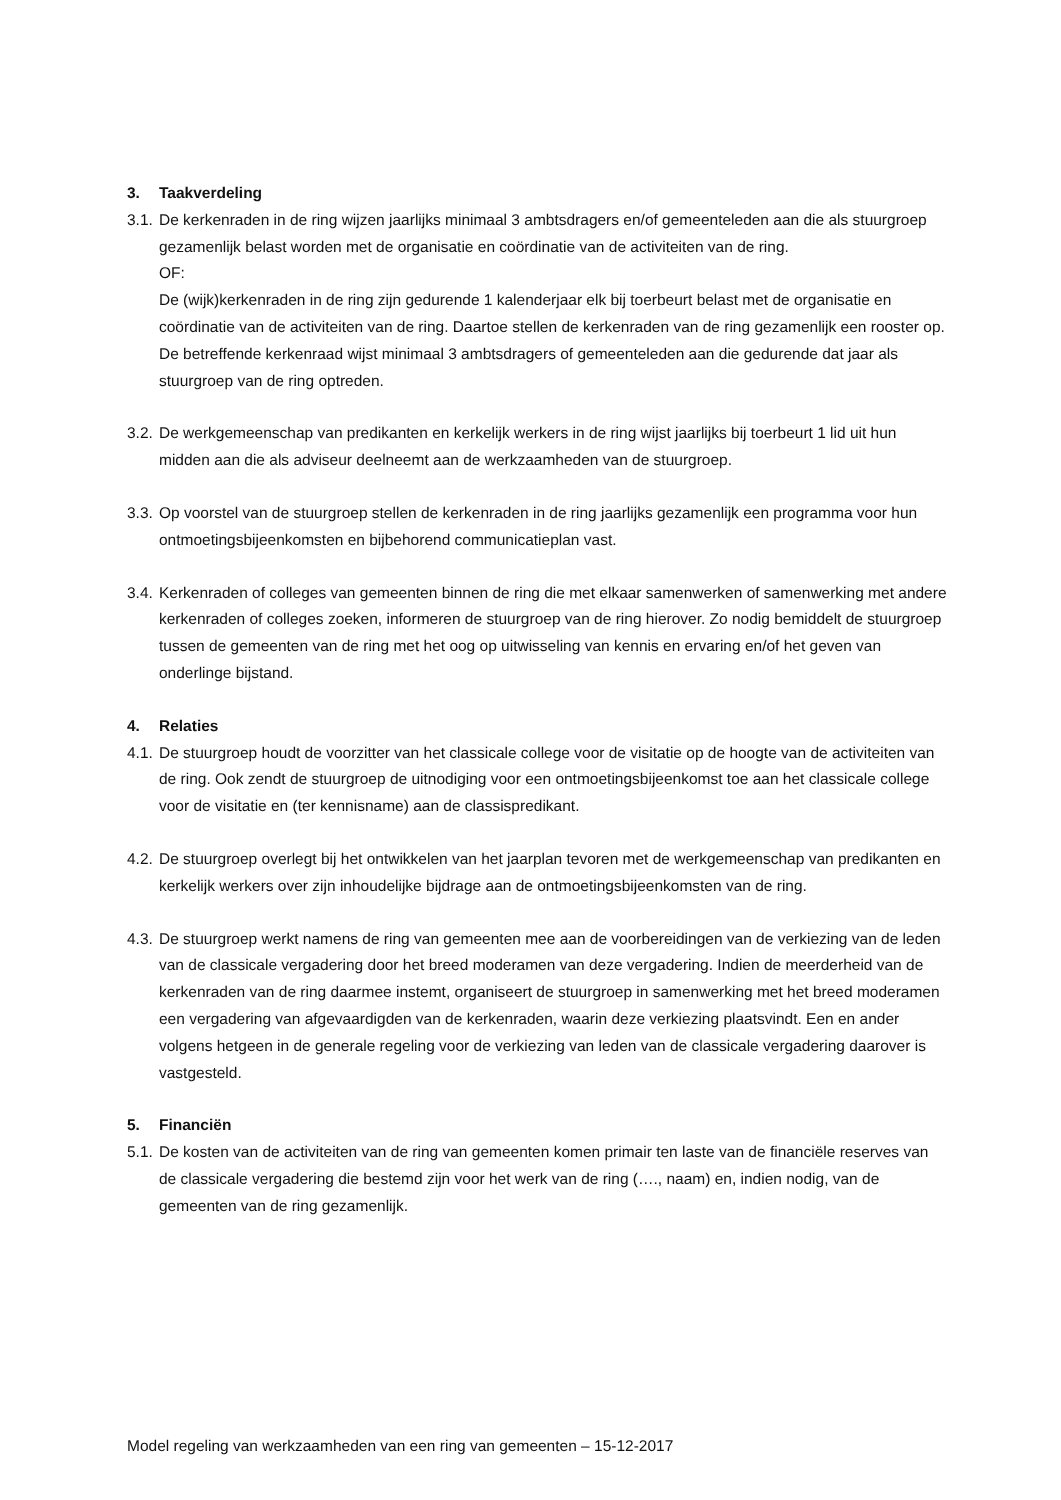3. Taakverdeling
3.1.
De kerkenraden in de ring wijzen jaarlijks minimaal 3 ambtsdragers en/of gemeenteleden aan die als stuurgroep gezamenlijk belast worden met de organisatie en coördinatie van de activiteiten van de ring.
OF:
De (wijk)kerkenraden in de ring zijn gedurende 1 kalenderjaar elk bij toerbeurt belast met de organisatie en coördinatie van de activiteiten van de ring. Daartoe stellen de kerkenraden van de ring gezamenlijk een rooster op. De betreffende kerkenraad wijst minimaal 3 ambtsdragers of gemeenteleden aan die gedurende dat jaar als stuurgroep van de ring optreden.
3.2.
De werkgemeenschap van predikanten en kerkelijk werkers in de ring wijst jaarlijks bij toerbeurt 1 lid uit hun midden aan die als adviseur deelneemt aan de werkzaamheden van de stuurgroep.
3.3.
Op voorstel van de stuurgroep stellen de kerkenraden in de ring jaarlijks gezamenlijk een programma voor hun ontmoetingsbijeenkomsten en bijbehorend communicatieplan vast.
3.4.
Kerkenraden of colleges van gemeenten binnen de ring die met elkaar samenwerken of samenwerking met andere kerkenraden of colleges zoeken, informeren de stuurgroep van de ring hierover. Zo nodig bemiddelt de stuurgroep tussen de gemeenten van de ring met het oog op uitwisseling van kennis en ervaring en/of het geven van onderlinge bijstand.
4. Relaties
4.1.
De stuurgroep houdt de voorzitter van het classicale college voor de visitatie op de hoogte van de activiteiten van de ring. Ook zendt de stuurgroep de uitnodiging voor een ontmoetingsbijeenkomst toe aan het classicale college voor de visitatie en (ter kennisname) aan de classispredikant.
4.2.
De stuurgroep overlegt bij het ontwikkelen van het jaarplan tevoren met de werkgemeenschap van predikanten en kerkelijk werkers over zijn inhoudelijke bijdrage aan de ontmoetingsbijeenkomsten van de ring.
4.3.
De stuurgroep werkt namens de ring van gemeenten mee aan de voorbereidingen van de verkiezing van de leden van de classicale vergadering door het breed moderamen van deze vergadering. Indien de meerderheid van de kerkenraden van de ring daarmee instemt, organiseert de stuurgroep in samenwerking met het breed moderamen een vergadering van afgevaardigden van de kerkenraden, waarin deze verkiezing plaatsvindt. Een en ander volgens hetgeen in de generale regeling voor de verkiezing van leden van de classicale vergadering daarover is vastgesteld.
5. Financiën
5.1.
De kosten van de activiteiten van de ring van gemeenten komen primair ten laste van de financiële reserves van de classicale vergadering die bestemd zijn voor het werk van de ring (…., naam) en, indien nodig, van de gemeenten van de ring gezamenlijk.
Model regeling van werkzaamheden van een ring van gemeenten – 15-12-2017